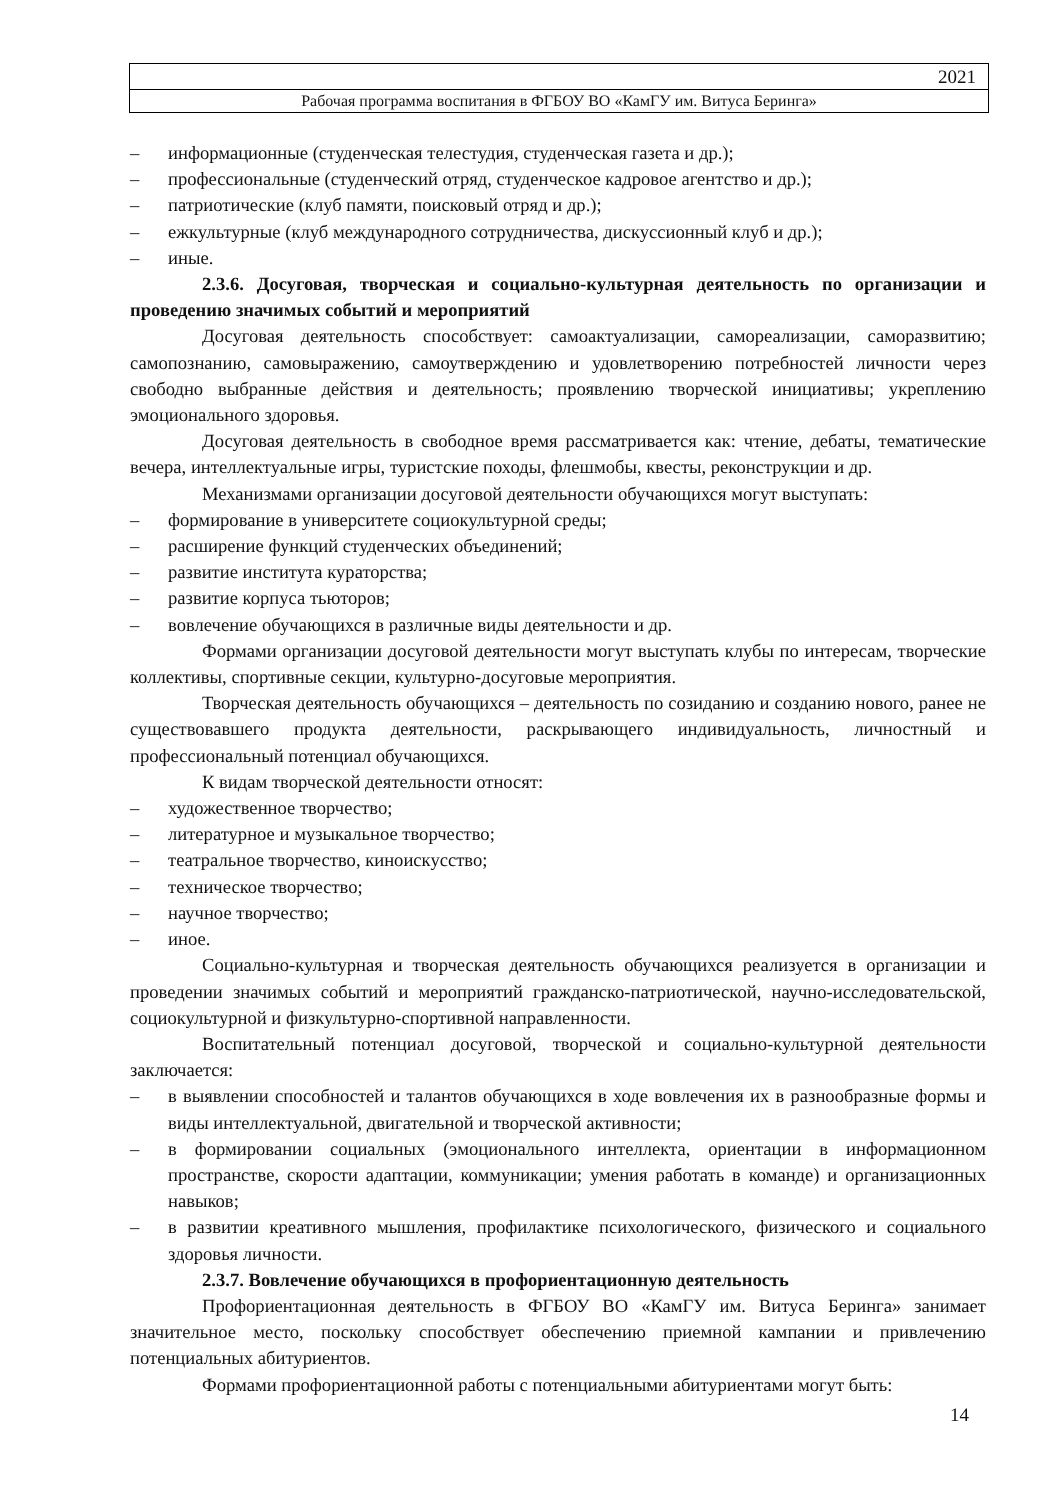2021
Рабочая программа воспитания в ФГБОУ ВО «КамГУ им. Витуса Беринга»
– информационные (студенческая телестудия, студенческая газета и др.);
– профессиональные (студенческий отряд, студенческое кадровое агентство и др.);
– патриотические (клуб памяти, поисковый отряд и др.);
– ежкультурные (клуб международного сотрудничества, дискуссионный клуб и др.);
– иные.
2.3.6. Досуговая, творческая и социально-культурная деятельность по организации и проведению значимых событий и мероприятий
Досуговая деятельность способствует: самоактуализации, самореализации, саморазвитию; самопознанию, самовыражению, самоутверждению и удовлетворению потребностей личности через свободно выбранные действия и деятельность; проявлению творческой инициативы; укреплению эмоционального здоровья.
Досуговая деятельность в свободное время рассматривается как: чтение, дебаты, тематические вечера, интеллектуальные игры, туристские походы, флешмобы, квесты, реконструкции и др.
Механизмами организации досуговой деятельности обучающихся могут выступать:
– формирование в университете социокультурной среды;
– расширение функций студенческих объединений;
– развитие института кураторства;
– развитие корпуса тьюторов;
– вовлечение обучающихся в различные виды деятельности и др.
Формами организации досуговой деятельности могут выступать клубы по интересам, творческие коллективы, спортивные секции, культурно-досуговые мероприятия.
Творческая деятельность обучающихся – деятельность по созиданию и созданию нового, ранее не существовавшего продукта деятельности, раскрывающего индивидуальность, личностный и профессиональный потенциал обучающихся.
К видам творческой деятельности относят:
– художественное творчество;
– литературное и музыкальное творчество;
– театральное творчество, киноискусство;
– техническое творчество;
– научное творчество;
– иное.
Социально-культурная и творческая деятельность обучающихся реализуется в организации и проведении значимых событий и мероприятий гражданско-патриотической, научно-исследовательской, социокультурной и физкультурно-спортивной направленности.
Воспитательный потенциал досуговой, творческой и социально-культурной деятельности заключается:
– в выявлении способностей и талантов обучающихся в ходе вовлечения их в разнообразные формы и виды интеллектуальной, двигательной и творческой активности;
– в формировании социальных (эмоционального интеллекта, ориентации в информационном пространстве, скорости адаптации, коммуникации; умения работать в команде) и организационных навыков;
– в развитии креативного мышления, профилактике психологического, физического и социального здоровья личности.
2.3.7. Вовлечение обучающихся в профориентационную деятельность
Профориентационная деятельность в ФГБОУ ВО «КамГУ им. Витуса Беринга» занимает значительное место, поскольку способствует обеспечению приемной кампании и привлечению потенциальных абитуриентов.
Формами профориентационной работы с потенциальными абитуриентами могут быть:
14